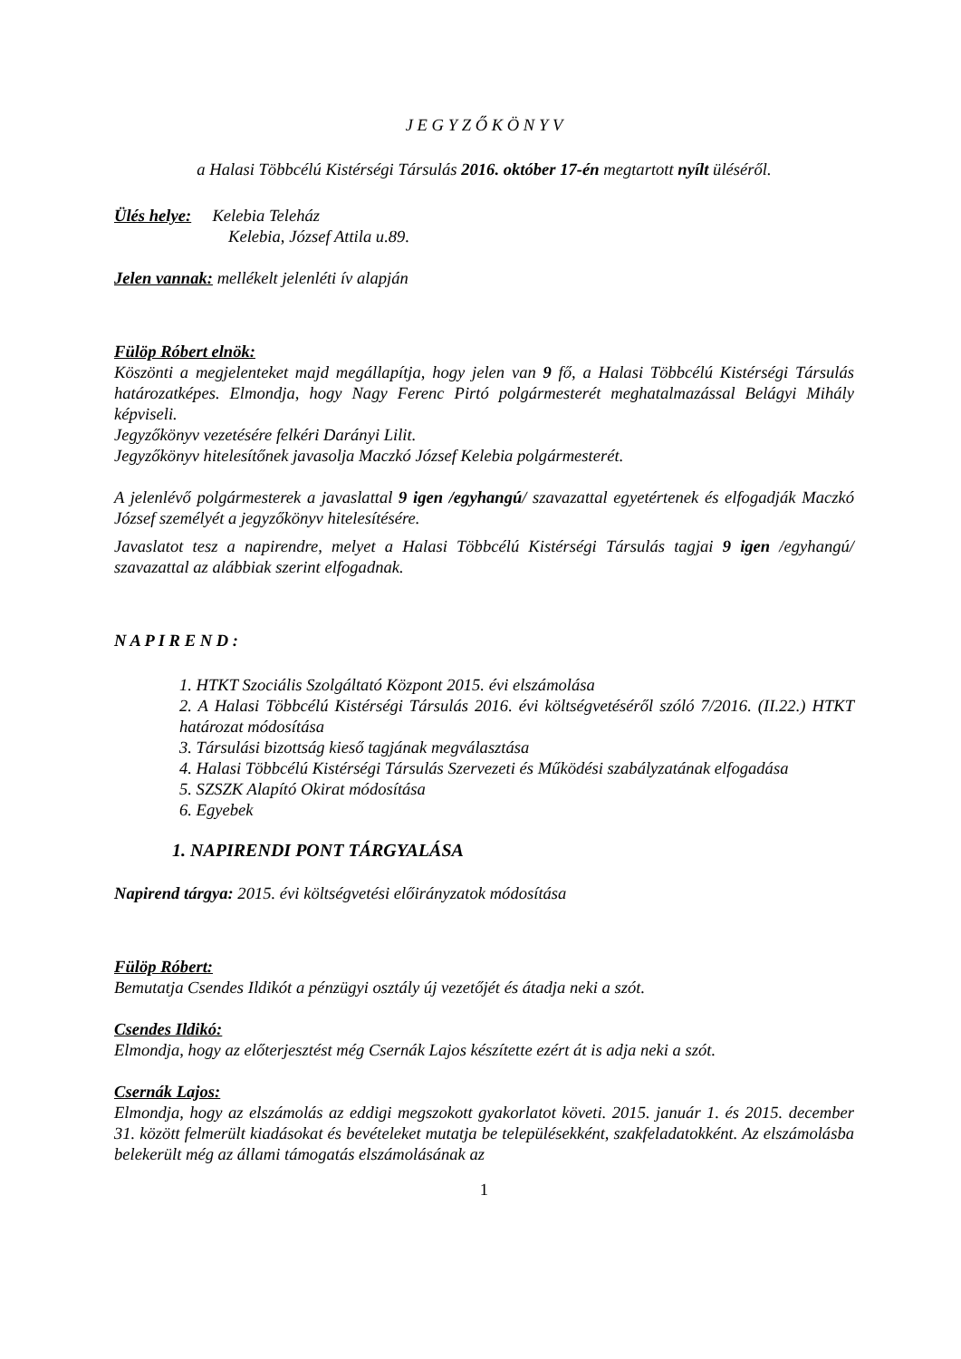J E G Y Z Ő K Ö N Y V
a Halasi Többcélú Kistérségi Társulás 2016. október 17-én megtartott nyílt üléséről.
Ülés helye: Kelebia Teleház
Kelebia, József Attila u.89.
Jelen vannak: mellékelt jelenléti ív alapján
Fülöp Róbert elnök:
Köszönti a megjelenteket majd megállapítja, hogy jelen van 9 fő, a Halasi Többcélú Kistérségi Társulás határozatképes. Elmondja, hogy Nagy Ferenc Pirtó polgármesterét meghatalmazással Belágyi Mihály képviseli.
Jegyzőkönyv vezetésére felkéri Darányi Lilit.
Jegyzőkönyv hitelesítőnek javasolja Maczkó József Kelebia polgármesterét.
A jelenlévő polgármesterek a javaslattal 9 igen /egyhangú/ szavazattal egyetértenek és elfogadják Maczkó József személyét a jegyzőkönyv hitelesítésére.
Javaslatot tesz a napirendre, melyet a Halasi Többcélú Kistérségi Társulás tagjai 9 igen /egyhangú/ szavazattal az alábbiak szerint elfogadnak.
N A P I R E N D :
1. HTKT Szociális Szolgáltató Központ 2015. évi elszámolása
2. A Halasi Többcélú Kistérségi Társulás 2016. évi költségvetéséről szóló 7/2016. (II.22.) HTKT határozat módosítása
3. Társulási bizottság kieső tagjának megválasztása
4. Halasi Többcélú Kistérségi Társulás Szervezeti és Működési szabályzatának elfogadása
5. SZSZK Alapító Okirat módosítása
6. Egyebek
1. NAPIRENDI PONT TÁRGYALÁSA
Napirend tárgya: 2015. évi költségvetési előirányzatok módosítása
Fülöp Róbert:
Bemutatja Csendes Ildikót a pénzügyi osztály új vezetőjét és átadja neki a szót.
Csendes Ildikó:
Elmondja, hogy az előterjesztést még Csernák Lajos készítette ezért át is adja neki a szót.
Csernák Lajos:
Elmondja, hogy az elszámolás az eddigi megszokott gyakorlatot követi. 2015. január 1. és 2015. december 31. között felmerült kiadásokat és bevételeket mutatja be településekként, szakfeladatokként. Az elszámolásba belekerült még az állami támogatás elszámolásának az
1